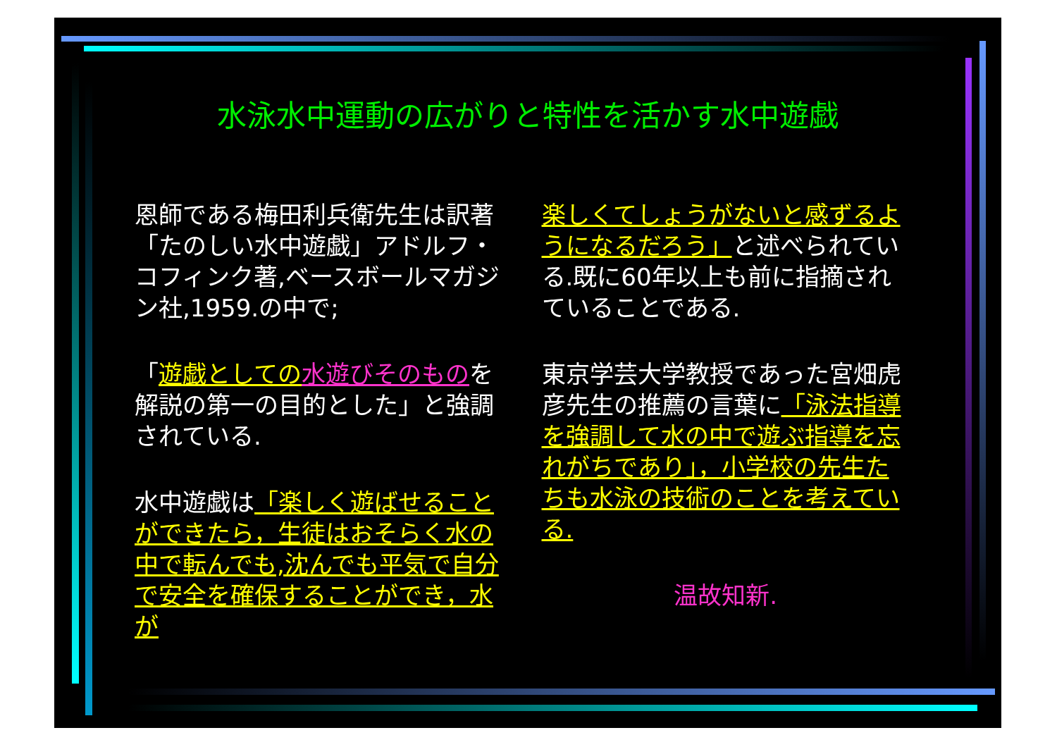水泳水中運動の広がりと特性を活かす水中遊戯
恩師である梅田利兵衛先生は訳著「たのしい水中遊戯」アドルフ・コフィンク著,ベースボールマガジン社,1959.の中で;
「遊戯としての 水遊びそのものを解説の第一の目的とした」と強調されている.
水中遊戯は「楽しく遊ばせることができたら，生徒はおそらく水の中で転んでも,沈んでも平気で自分で安全を確保することができ，水が
楽しくてしょうがないと感ずるようになるだろう」と述べられている.既に60年以上も前に指摘されていることである.
東京学芸大学教授であった宮畑虎彦先生の推薦の言葉に「泳法指導を強調して水の中で遊ぶ指導を忘れがちであり」，小学校の先生たちも水泳の技術のことを考えている.
温故知新.